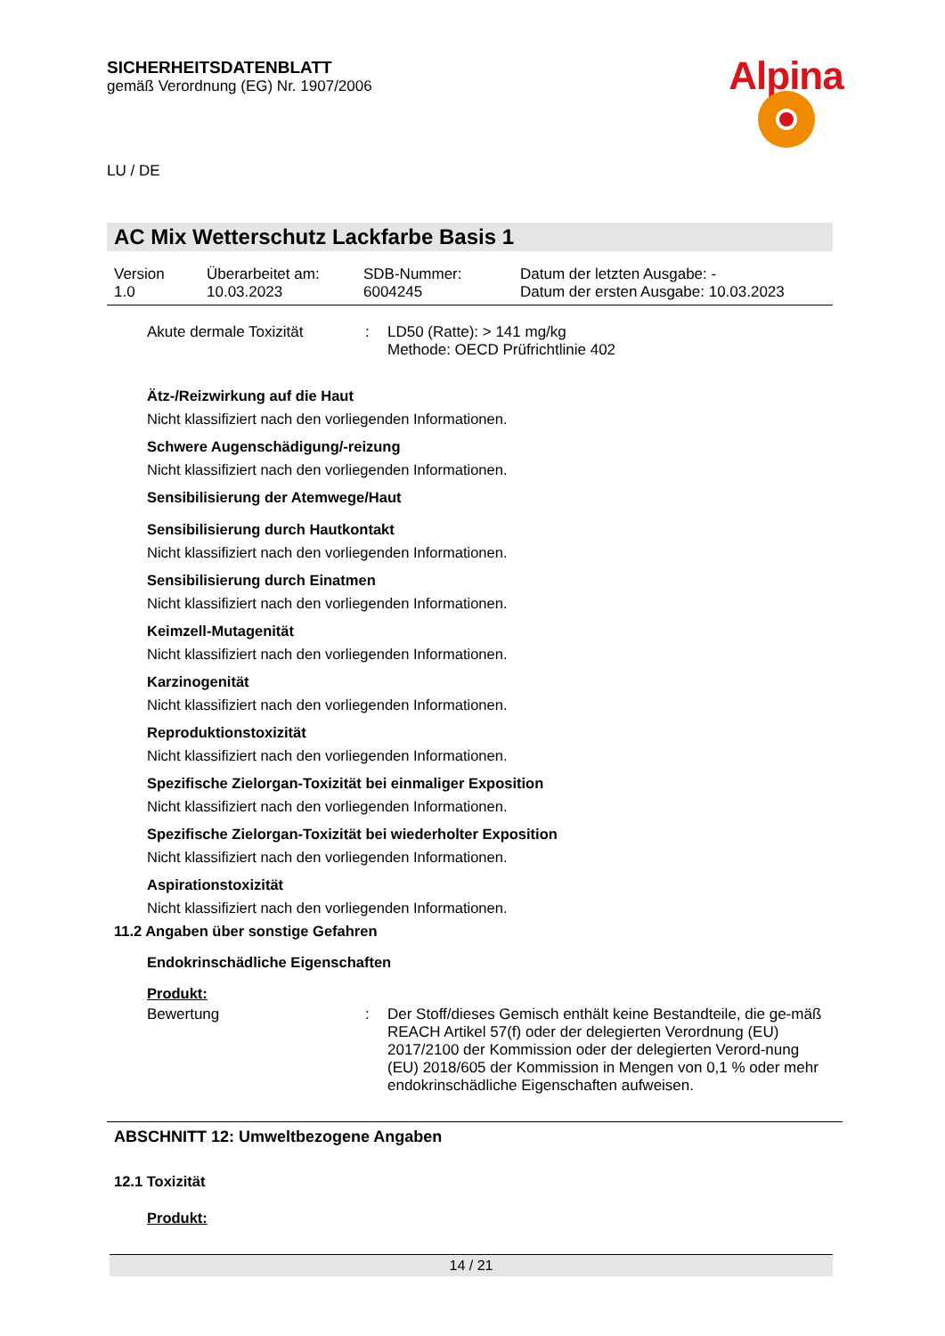SICHERHEITSDATENBLATT
gemäß Verordnung (EG) Nr. 1907/2006
LU / DE
Alpina
AC Mix Wetterschutz Lackfarbe Basis 1
| Version 1.0 | Überarbeitet am: 10.03.2023 | SDB-Nummer: 6004245 | Datum der letzten Ausgabe: - Datum der ersten Ausgabe: 10.03.2023 |
| Akute dermale Toxizität | : | LD50 (Ratte): > 141 mg/kg Methode: OECD Prüfrichtlinie 402 |
Ätz-/Reizwirkung auf die Haut
Nicht klassifiziert nach den vorliegenden Informationen.
Schwere Augenschädigung/-reizung
Nicht klassifiziert nach den vorliegenden Informationen.
Sensibilisierung der Atemwege/Haut
Sensibilisierung durch Hautkontakt
Nicht klassifiziert nach den vorliegenden Informationen.
Sensibilisierung durch Einatmen
Nicht klassifiziert nach den vorliegenden Informationen.
Keimzell-Mutagenität
Nicht klassifiziert nach den vorliegenden Informationen.
Karzinogenität
Nicht klassifiziert nach den vorliegenden Informationen.
Reproduktionstoxizität
Nicht klassifiziert nach den vorliegenden Informationen.
Spezifische Zielorgan-Toxizität bei einmaliger Exposition
Nicht klassifiziert nach den vorliegenden Informationen.
Spezifische Zielorgan-Toxizität bei wiederholter Exposition
Nicht klassifiziert nach den vorliegenden Informationen.
Aspirationstoxizität
Nicht klassifiziert nach den vorliegenden Informationen.
11.2 Angaben über sonstige Gefahren
Endokrinschädliche Eigenschaften
Produkt:
| Bewertung | : | Der Stoff/dieses Gemisch enthält keine Bestandteile, die ge-mäß REACH Artikel 57(f) oder der delegierten Verordnung (EU) 2017/2100 der Kommission oder der delegierten Verord-nung (EU) 2018/605 der Kommission in Mengen von 0,1 % oder mehr endokrinschädliche Eigenschaften aufweisen. |
ABSCHNITT 12: Umweltbezogene Angaben
12.1 Toxizität
Produkt:
14 / 21